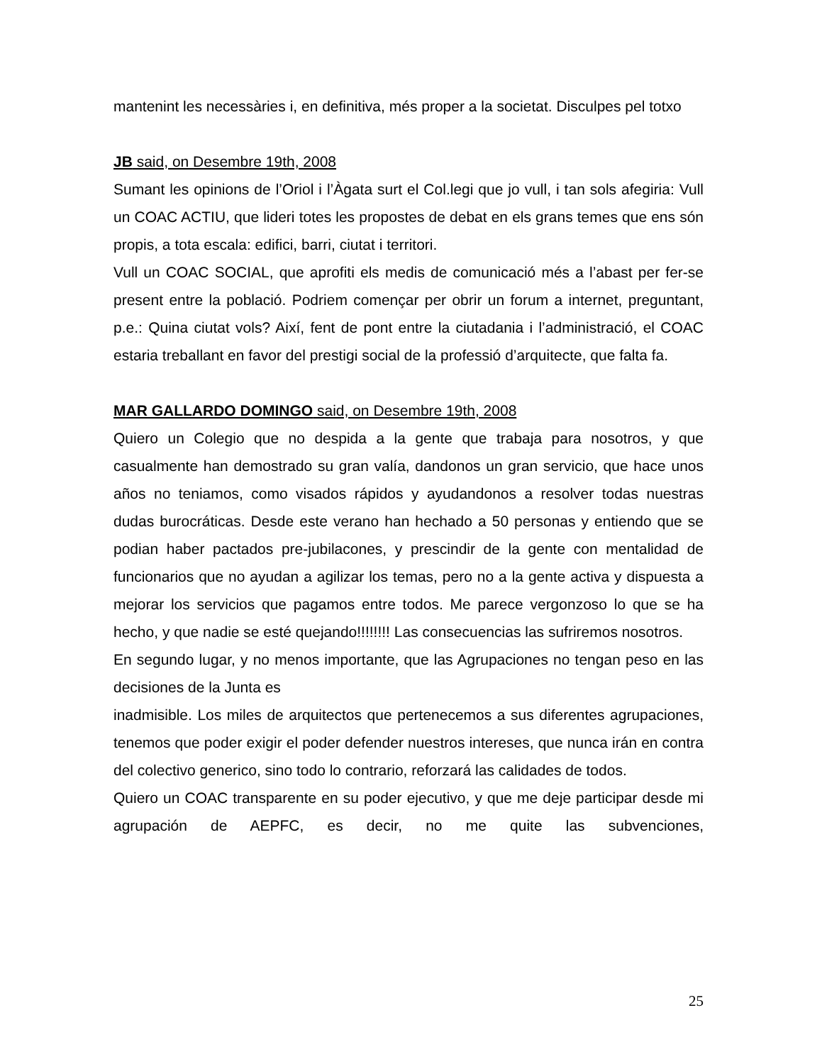mantenint les necessàries i, en definitiva, més proper a la societat. Disculpes pel totxo
JB said, on Desembre 19th, 2008
Sumant les opinions de l’Oriol i l’Àgata surt el Col.legi que jo vull, i tan sols afegiria: Vull un COAC ACTIU, que lideri totes les propostes de debat en els grans temes que ens són propis, a tota escala: edifici, barri, ciutat i territori.
Vull un COAC SOCIAL, que aprofiti els medis de comunicació més a l’abast per fer-se present entre la població. Podriem començar per obrir un forum a internet, preguntant, p.e.: Quina ciutat vols? Així, fent de pont entre la ciutadania i l’administració, el COAC estaria treballant en favor del prestigi social de la professió d’arquitecte, que falta fa.
MAR GALLARDO DOMINGO said, on Desembre 19th, 2008
Quiero un Colegio que no despida a la gente que trabaja para nosotros, y que casualmente han demostrado su gran valía, dandonos un gran servicio, que hace unos años no teniamos, como visados rápidos y ayudandonos a resolver todas nuestras dudas burocráticas. Desde este verano han hechado a 50 personas y entiendo que se podian haber pactados pre-jubilacones, y prescindir de la gente con mentalidad de funcionarios que no ayudan a agilizar los temas, pero no a la gente activa y dispuesta a mejorar los servicios que pagamos entre todos. Me parece vergonzoso lo que se ha hecho, y que nadie se esté quejando!!!!!!!! Las consecuencias las sufriremos nosotros.
En segundo lugar, y no menos importante, que las Agrupaciones no tengan peso en las decisiones de la Junta es
inadmisible. Los miles de arquitectos que pertenecemos a sus diferentes agrupaciones, tenemos que poder exigir el poder defender nuestros intereses, que nunca irán en contra del colectivo generico, sino todo lo contrario, reforzará las calidades de todos.
Quiero un COAC transparente en su poder ejecutivo, y que me deje participar desde mi agrupación de AEPFC, es decir, no me quite las subvenciones,
25